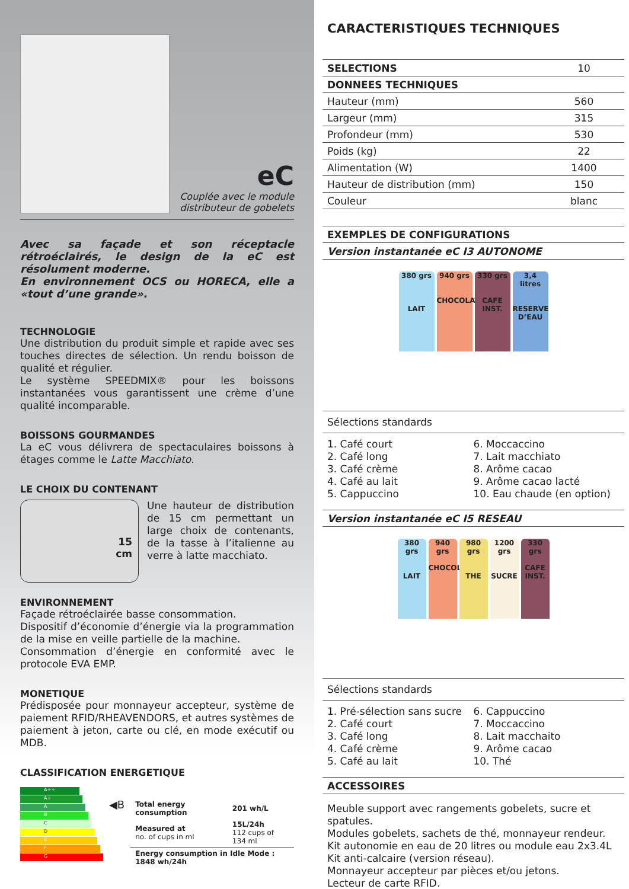eC
Couplée avec le module
distributeur de gobelets
Avec sa façade et son réceptacle rétroéclairés, le design de la eC est résolument moderne.
En environnement OCS ou HORECA, elle a «tout d’une grande».
TECHNOLOGIE
Une distribution du produit simple et rapide avec ses touches directes de sélection. Un rendu boisson de qualité et régulier.
Le système SPEEDMIX® pour les boissons instantanées vous garantissent une crème d’une qualité incomparable.
BOISSONS GOURMANDES
La eC vous délivrera de spectaculaires boissons à étages comme le Latte Macchiato.
LE CHOIX DU CONTENANT
15
cm
Une hauteur de distribution de 15 cm permettant un large choix de contenants, de la tasse à l’italienne au verre à latte macchiato.
ENVIRONNEMENT
Façade rétroéclairée basse consommation.
Dispositif d’économie d’énergie via la programmation de la mise en veille partielle de la machine.
Consommation d’énergie en conformité avec le protocole EVA EMP.
MONETIQUE
Prédisposée pour monnayeur accepteur, système de paiement RFID/RHEAVENDORS, et autres systèmes de paiement à jeton, carte ou clé, en mode exécutif ou MDB.
CLASSIFICATION ENERGETIQUE
A++
A+
A
B
C
D
E
F
G
◀B
| Total energy consumption | 201 wh/L |
| Measured at no. of cups in ml | 15L/24h 112 cups of 134 ml |
| Energy consumption in Idle Mode : 1848 wh/24h | |
CARACTERISTIQUES TECHNIQUES
| SELECTIONS | 10 |
| DONNEES TECHNIQUES | |
| Hauteur (mm) | 560 |
| Largeur (mm) | 315 |
| Profondeur (mm) | 530 |
| Poids (kg) | 22 |
| Alimentation (W) | 1400 |
| Hauteur de distribution (mm) | 150 |
| Couleur | blanc |
| EXEMPLES DE CONFIGURATIONS |
| Version instantanée eC I3 AUTONOME |
380 grs
LAIT 940 grs
CHOCOLAT 330 grs
CAFE INST. 3,4 litres
RESERVE D’EAU
Sélections standards
1. Café court
2. Café long
3. Café crème
4. Café au lait
5. Cappuccino
6. Moccaccino
7. Lait macchiato
8. Arôme cacao
9. Arôme cacao lacté
10. Eau chaude (en option)
| Version instantanée eC I5 RESEAU |
380 grs
LAIT 940 grs
CHOCOLAT 980 grs
THE 1200 grs
SUCRE 330 grs
CAFE INST.
Sélections standards
1. Pré-sélection sans sucre
2. Café court
3. Café long
4. Café crème
5. Café au lait
6. Cappuccino
7. Moccaccino
8. Lait macchaito
9. Arôme cacao
10. Thé
| ACCESSOIRES |
Meuble support avec rangements gobelets, sucre et spatules.
Modules gobelets, sachets de thé, monnayeur rendeur.
Kit autonomie en eau de 20 litres ou module eau 2x3.4L
Kit anti-calcaire (version réseau).
Monnayeur accepteur par pièces et/ou jetons.
Lecteur de carte RFID.